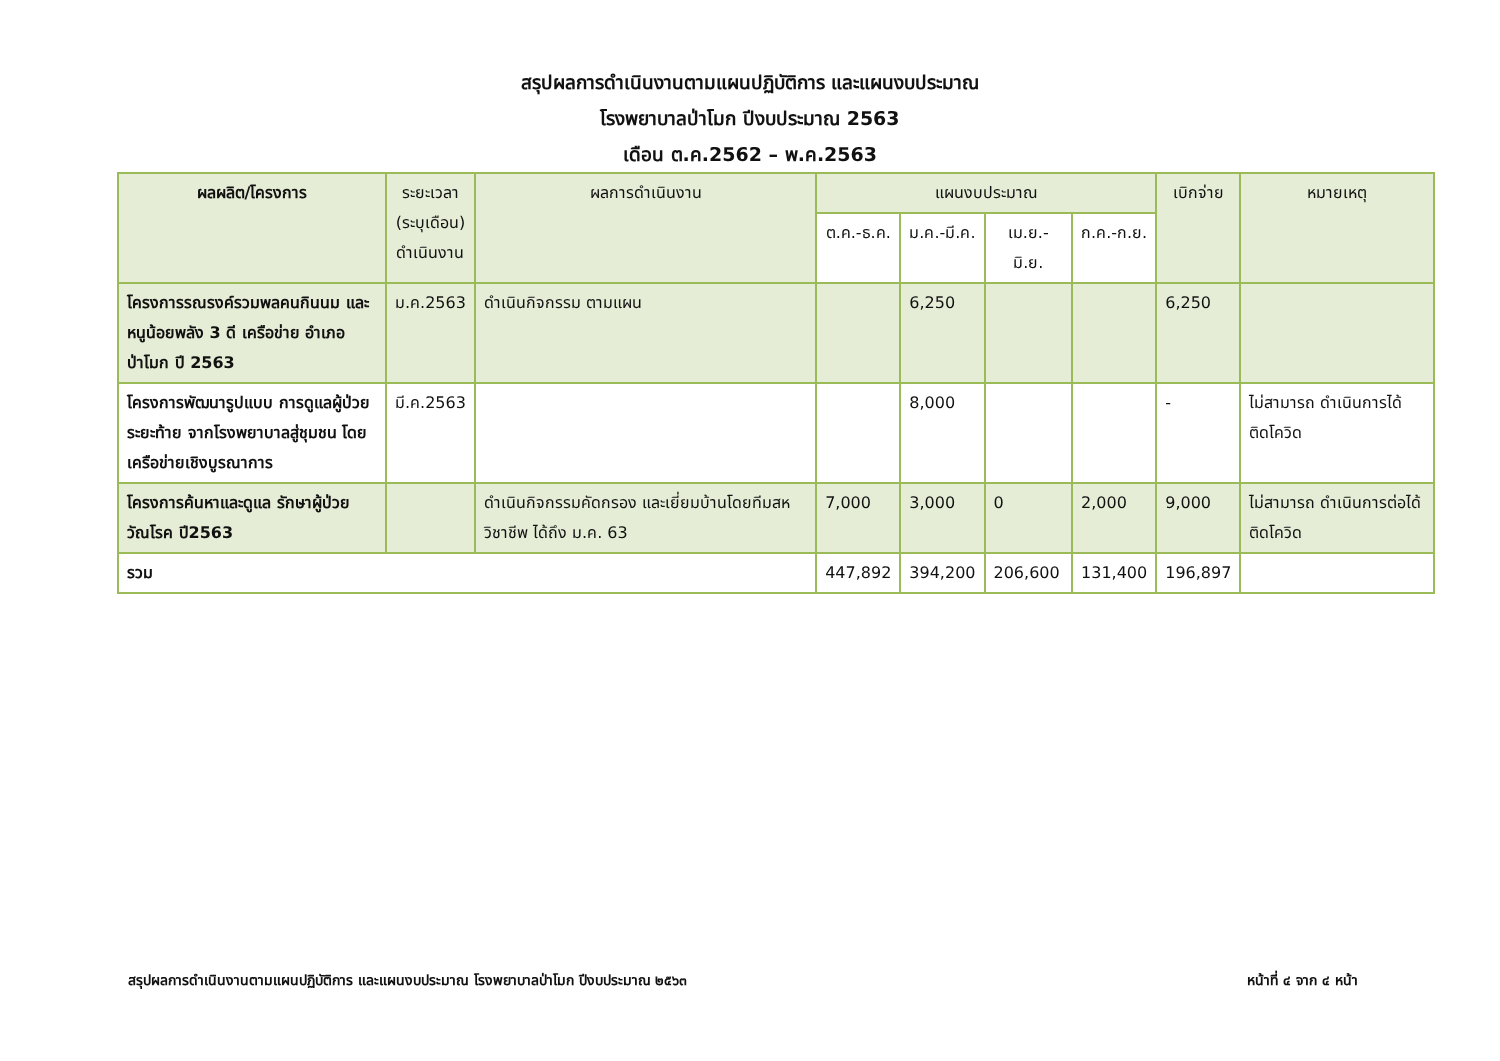สรุปผลการดำเนินงานตามแผนปฏิบัติการ และแผนงบประมาณ
โรงพยาบาลป่าโมก ปีงบประมาณ 2563
เดือน ต.ค.2562 – พ.ค.2563
| ผลผลิต/โครงการ | ระยะเวลา (ระบุเดือน) ดำเนินงาน | ผลการดำเนินงาน | แผนงบประมาณ | | | | เบิกจ่าย | หมายเหตุ |
| --- | --- | --- | --- | --- | --- | --- | --- | --- |
| | | | ต.ค.-ธ.ค. | ม.ค.-มี.ค. | เม.ย.-มิ.ย. | ก.ค.-ก.ย. | | |
| โครงการรณรงค์รวมพลคนกินนม และหนูน้อยพลัง 3 ดี เครือข่าย อำเภอป่าโมก ปี 2563 | ม.ค.2563 | ดำเนินกิจกรรม ตามแผน | | 6,250 | | | 6,250 | |
| โครงการพัฒนารูปแบบ การดูแลผู้ป่วยระยะท้าย จากโรงพยาบาลสู่ชุมชน โดยเครือข่ายเชิงบูรณาการ | มี.ค.2563 | | | 8,000 | | | - | ไม่สามารถ ดำเนินการได้ ติดโควิด |
| โครงการค้นหาและดูแล รักษาผู้ป่วยวัณโรค ปี2563 | | ดำเนินกิจกรรมคัดกรอง และเยี่ยมบ้านโดยทีมสหวิชาชีพ ได้ถึง ม.ค. 63 | 7,000 | 3,000 | 0 | 2,000 | 9,000 | ไม่สามารถ ดำเนินการต่อได้ ติดโควิด |
| รวม | | | 447,892 | 394,200 | 206,600 | 131,400 | 196,897 | |
สรุปผลการดำเนินงานตามแผนปฏิบัติการ และแผนงบประมาณ โรงพยาบาลป่าโมก ปีงบประมาณ ๒๕๖๓ หน้าที่ ๔ จาก ๔ หน้า